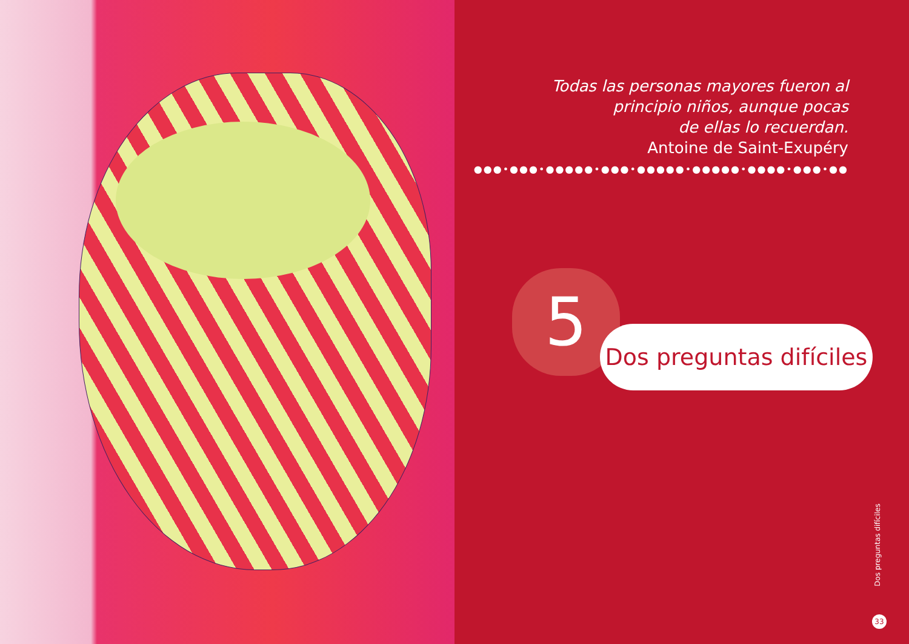Todas las personas mayores fueron al
principio niños, aunque pocas
de ellas lo recuerdan.
Antoine de Saint-Exupéry
●●●•●●●•●●●●●•●●●•●●●●●•●●●●●•●●●●•●●●•●●
5
Dos preguntas difíciles
Dos preguntas difíciles
33